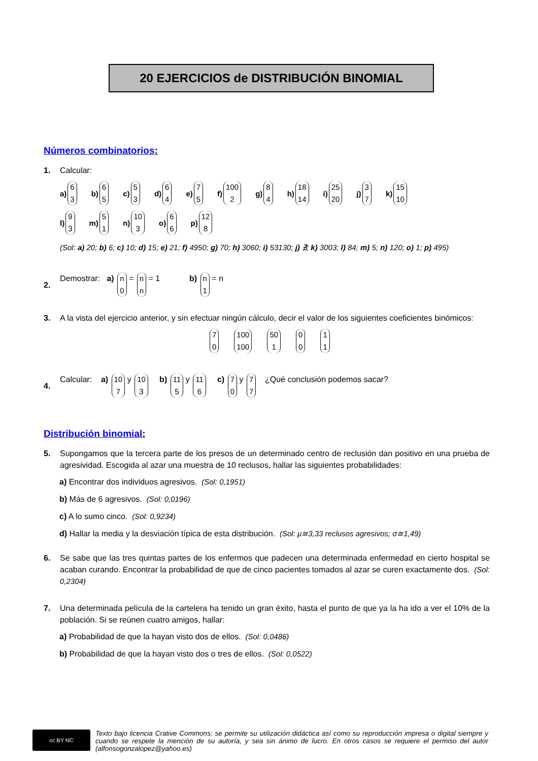20 EJERCICIOS de DISTRIBUCIÓN BINOMIAL
Números combinatorios:
1. Calcular:
a) 6 3 b) 6 5 c) 5 3 d) 6 4 e) 7 5 f) 100 2 g) 8 4 h) 18 14 i) 25 20 j) 3 7 k) 15 10
l) 9 3 m) 5 1 n) 10 3 o) 6 6 p) 12 8
(Sol: a) 20; b) 6; c) 10; d) 15; e) 21; f) 4950; g) 70; h) 3060; i) 53130; j) ∄; k) 3003; l) 84; m) 5; n) 120; o) 1; p) 495)
2. Demostrar: a) n 0 = n n = 1 b) n 1 = n
3. A la vista del ejercicio anterior, y sin efectuar ningún cálculo, decir el valor de los siguientes coeficientes binómicos:
7 0 100 100 50 1 0 0 1 1
4. Calcular: a) 10 7 y 10 3 b) 11 5 y 11 6 c) 7 0 y 7 7 ¿Qué conclusión podemos sacar?
Distribución binomial:
5. Supongamos que la tercera parte de los presos de un determinado centro de reclusión dan positivo en una prueba de agresividad. Escogida al azar una muestra de 10 reclusos, hallar las siguientes probabilidades:
a) Encontrar dos individuos agresivos. (Sol: 0,1951)
b) Más de 6 agresivos. (Sol: 0,0196)
c) A lo sumo cinco. (Sol: 0,9234)
d) Hallar la media y la desviación típica de esta distribución. (Sol: μ≅3,33 reclusos agresivos; σ≅1,49)
6. Se sabe que las tres quintas partes de los enfermos que padecen una determinada enfermedad en cierto hospital se acaban curando. Encontrar la probabilidad de que de cinco pacientes tomados al azar se curen exactamente dos. (Sol: 0,2304)
7. Una determinada película de la cartelera ha tenido un gran éxito, hasta el punto de que ya la ha ido a ver el 10% de la población. Si se reúnen cuatro amigos, hallar:
a) Probabilidad de que la hayan visto dos de ellos. (Sol: 0,0486)
b) Probabilidad de que la hayan visto dos o tres de ellos. (Sol: 0,0522)
cc BY NC
Texto bajo licencia Crative Commons: se permite su utilización didáctica así como su reproducción impresa o digital siempre y cuando se respete la mención de su autoría, y sea sin ánimo de lucro. En otros casos se requiere el permiso del autor (alfonsogonzalopez@yahoo.es)